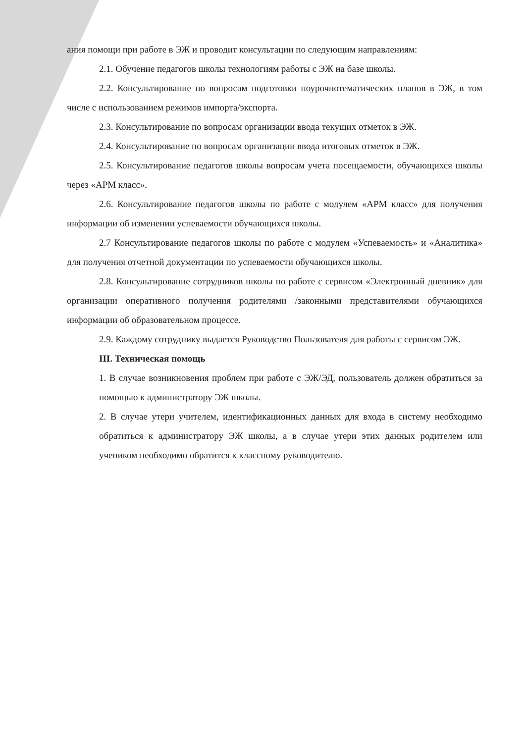ания помощи при работе в ЭЖ и проводит консультации по следующим направлениям:
2.1. Обучение педагогов школы технологиям работы с ЭЖ на базе школы.
2.2. Консультирование по вопросам подготовки поурочнотематических планов в ЭЖ, в том числе с использованием режимов импорта/экспорта.
2.3. Консультирование по вопросам организации ввода текущих отметок в ЭЖ.
2.4. Консультирование по вопросам организации ввода итоговых отметок в ЭЖ.
2.5. Консультирование педагогов школы вопросам учета посещаемости, обучающихся школы через «АРМ класс».
2.6. Консультирование педагогов школы по работе с модулем «АРМ класс» для получения информации об изменении успеваемости обучающихся школы.
2.7 Консультирование педагогов школы по работе с модулем «Успеваемость» и «Аналитика» для получения отчетной документации по успеваемости обучающихся школы.
2.8. Консультирование сотрудников школы по работе с сервисом «Электронный дневник» для организации оперативного получения родителями /законными представителями обучающихся информации об образовательном процессе.
2.9. Каждому сотруднику выдается Руководство Пользователя для работы с сервисом ЭЖ.
III. Техническая помощь
1. В случае возникновения проблем при работе с ЭЖ/ЭД, пользователь должен обратиться за помощью к администратору ЭЖ школы.
2. В случае утери учителем, идентификационных данных для входа в систему необходимо обратиться к администратору ЭЖ школы, а в случае утери этих данных родителем или учеником необходимо обратится к классному руководителю.